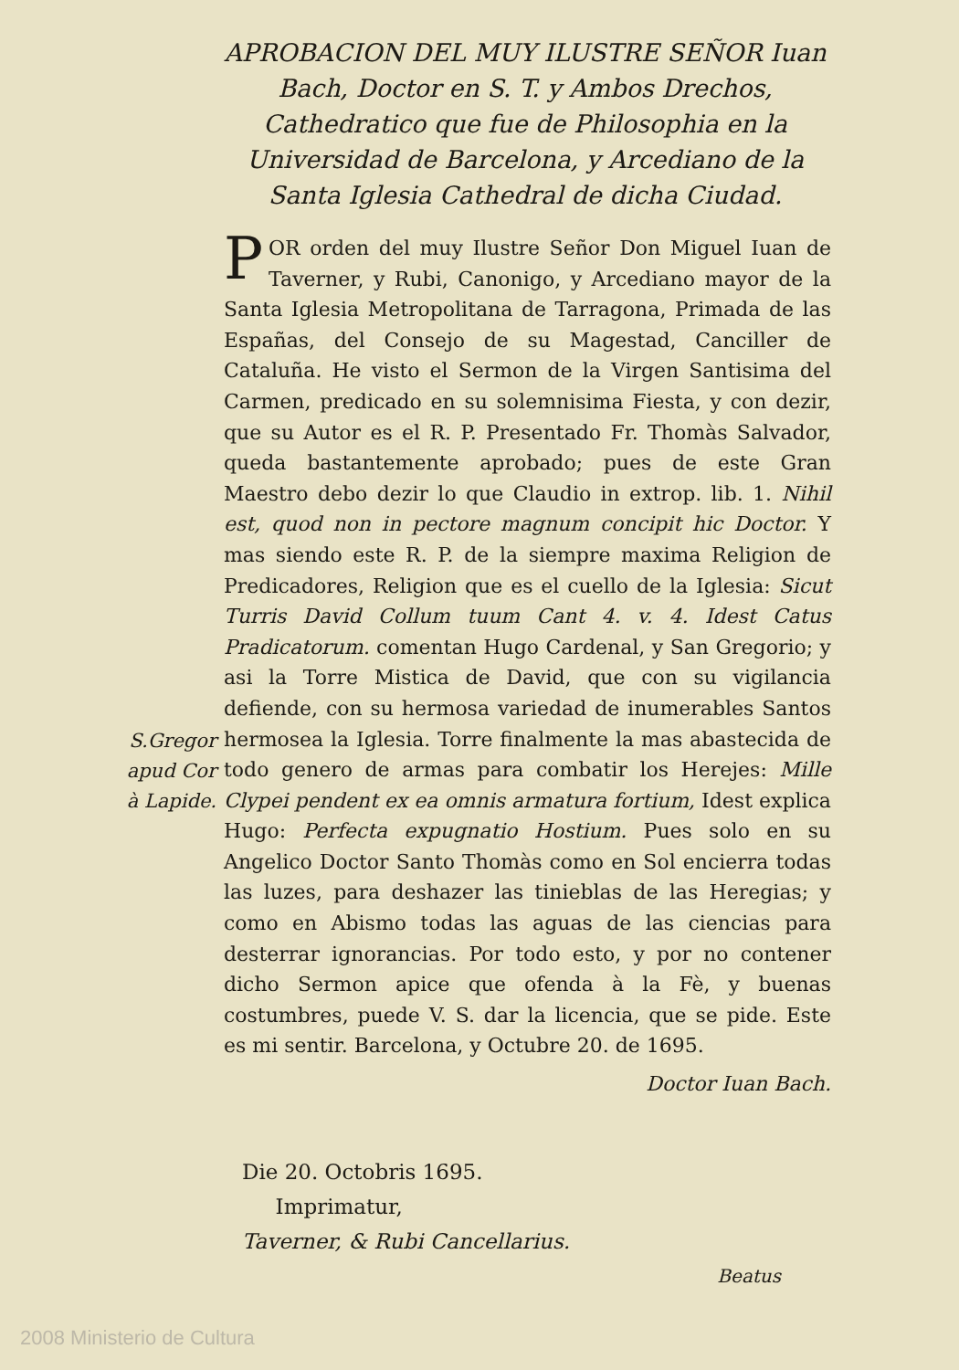APROBACION DEL MUY ILUSTRE SEÑOR Iuan Bach, Doctor en S. T. y Ambos Drechos, Cathedratico que fue de Philosophia en la Universidad de Barcelona, y Arcediano de la Santa Iglesia Cathedral de dicha Ciudad.
S.Gregor
apud Cor
à Lapide.
POR orden del muy Ilustre Señor Don Miguel Iuan de Taverner, y Rubi, Canonigo, y Arcediano mayor de la Santa Iglesia Metropolitana de Tarragona, Primada de las Españas, del Consejo de su Magestad, Canciller de Cataluña. He visto el Sermon de la Virgen Santisima del Carmen, predicado en su solemnisima Fiesta, y con dezir, que su Autor es el R. P. Presentado Fr. Thomàs Salvador, queda bastantemente aprobado; pues de este Gran Maestro debo dezir lo que Claudio in extrop. lib. 1. Nihil est, quod non in pectore magnum concipit hic Doctor. Y mas siendo este R. P. de la siempre maxima Religion de Predicadores, Religion que es el cuello de la Iglesia: Sicut Turris David Collum tuum Cant 4. v. 4. Idest Catus Pradicatorum. comentan Hugo Cardenal, y San Gregorio; y asi la Torre Mistica de David, que con su vigilancia defiende, con su hermosa variedad de inumerables Santos hermosea la Iglesia. Torre finalmente la mas abastecida de todo genero de armas para combatir los Herejes: Mille Clypei pendent ex ea omnis armatura fortium, Idest explica Hugo: Perfecta expugnatio Hostium. Pues solo en su Angelico Doctor Santo Thomàs como en Sol encierra todas las luzes, para deshazer las tinieblas de las Heregias; y como en Abismo todas las aguas de las ciencias para desterrar ignorancias. Por todo esto, y por no contener dicho Sermon apice que ofenda à la Fè, y buenas costumbres, puede V. S. dar la licencia, que se pide. Este es mi sentir. Barcelona, y Octubre 20. de 1695.
Doctor Iuan Bach.
Die 20. Octobris 1695.
Imprimatur,
Taverner, & Rubi Cancellarius.
Beatus
2008 Ministerio de Cultura